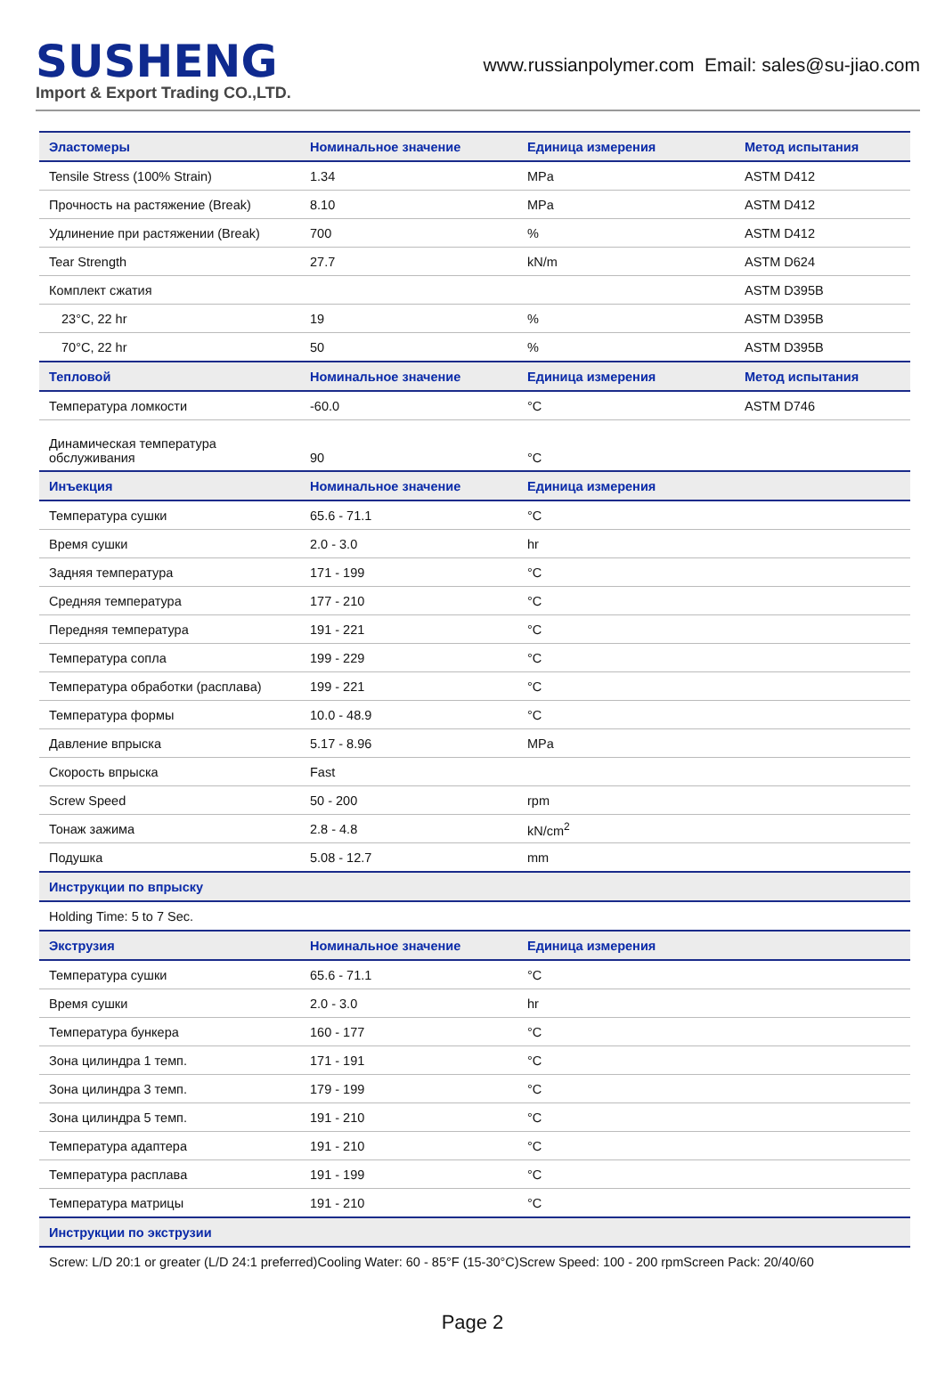SUSHENG
Import & Export Trading CO.,LTD.
www.russianpolymer.com Email: sales@su-jiao.com
| Эластомеры | Номинальное значение | Единица измерения | Метод испытания |
| --- | --- | --- | --- |
| Tensile Stress (100% Strain) | 1.34 | MPa | ASTM D412 |
| Прочность на растяжение (Break) | 8.10 | MPa | ASTM D412 |
| Удлинение при растяжении (Break) | 700 | % | ASTM D412 |
| Tear Strength | 27.7 | kN/m | ASTM D624 |
| Комплект сжатия | | | ASTM D395B |
| 23°C, 22 hr | 19 | % | ASTM D395B |
| 70°C, 22 hr | 50 | % | ASTM D395B |
| Тепловой | Номинальное значение | Единица измерения | Метод испытания |
| Температура ломкости | -60.0 | °C | ASTM D746 |
| Динамическая температура обслуживания | 90 | °C | |
| Инъекция | Номинальное значение | Единица измерения | |
| Температура сушки | 65.6 - 71.1 | °C | |
| Время сушки | 2.0 - 3.0 | hr | |
| Задняя температура | 171 - 199 | °C | |
| Средняя температура | 177 - 210 | °C | |
| Передняя температура | 191 - 221 | °C | |
| Температура сопла | 199 - 229 | °C | |
| Температура обработки (расплава) | 199 - 221 | °C | |
| Температура формы | 10.0 - 48.9 | °C | |
| Давление впрыска | 5.17 - 8.96 | MPa | |
| Скорость впрыска | Fast | | |
| Screw Speed | 50 - 200 | rpm | |
| Тонаж зажима | 2.8 - 4.8 | kN/cm<sup>2</sup> | |
| Подушка | 5.08 - 12.7 | mm | |
| Инструкции по впрыску | | | |
| Holding Time: 5 to 7 Sec. | | | |
| Экструзия | Номинальное значение | Единица измерения | |
| Температура сушки | 65.6 - 71.1 | °C | |
| Время сушки | 2.0 - 3.0 | hr | |
| Температура бункера | 160 - 177 | °C | |
| Зона цилиндра 1 темп. | 171 - 191 | °C | |
| Зона цилиндра 3 темп. | 179 - 199 | °C | |
| Зона цилиндра 5 темп. | 191 - 210 | °C | |
| Температура адаптера | 191 - 210 | °C | |
| Температура расплава | 191 - 199 | °C | |
| Температура матрицы | 191 - 210 | °C | |
| Инструкции по экструзии | | | |
| Screw: L/D 20:1 or greater (L/D 24:1 preferred)Cooling Water: 60 - 85°F (15-30°C)Screw Speed: 100 - 200 rpmScreen Pack: 20/40/60 | | | |
Page 2